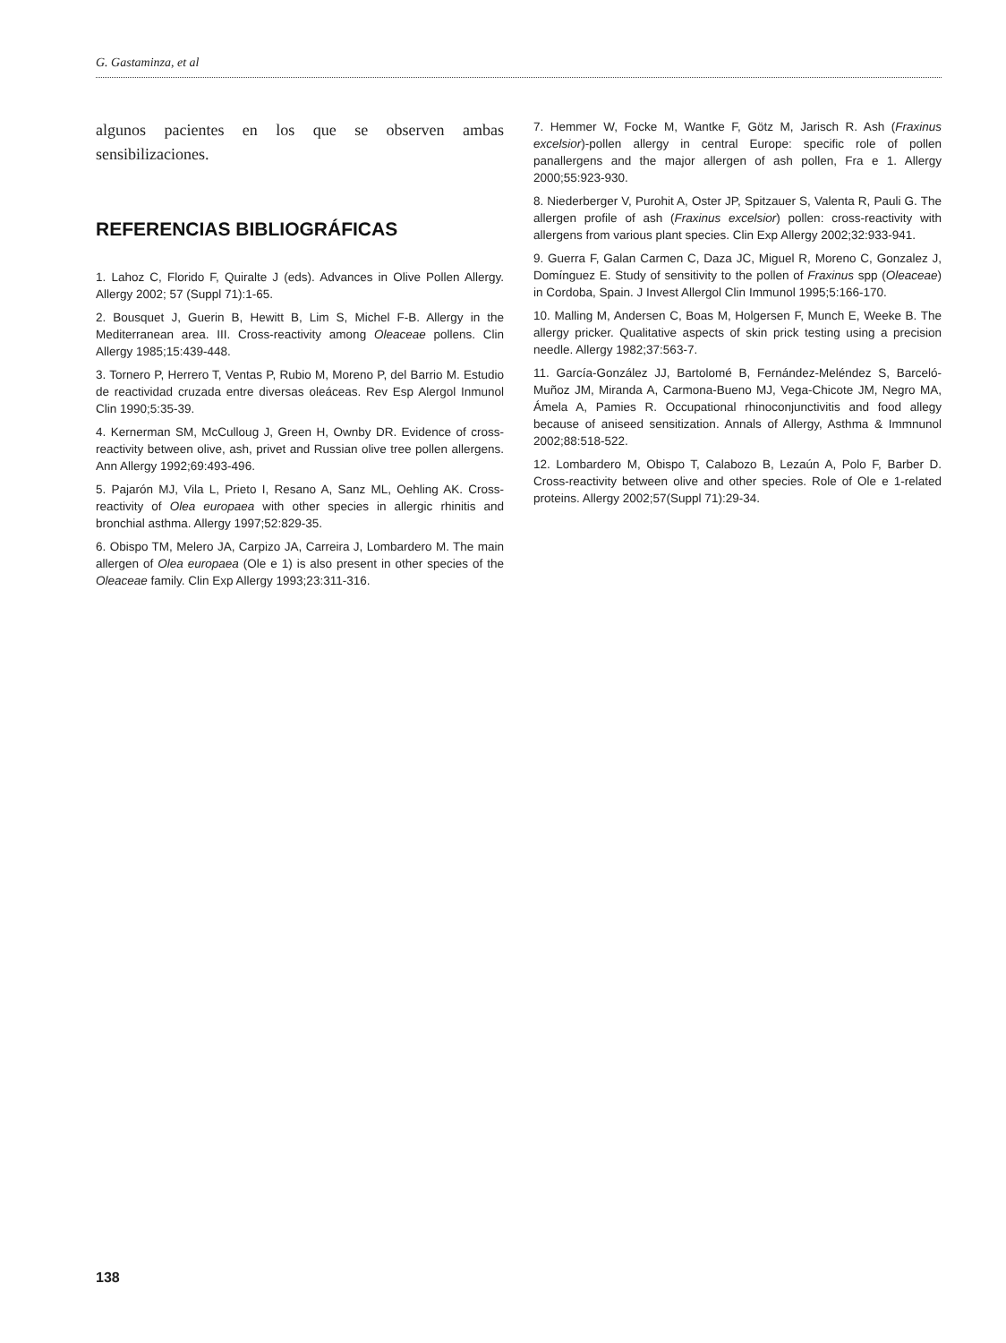G. Gastaminza, et al
algunos pacientes en los que se observen ambas sensibilizaciones.
REFERENCIAS BIBLIOGRÁFICAS
1. Lahoz C, Florido F, Quiralte J (eds). Advances in Olive Pollen Allergy. Allergy 2002; 57 (Suppl 71):1-65.
2. Bousquet J, Guerin B, Hewitt B, Lim S, Michel F-B. Allergy in the Mediterranean area. III. Cross-reactivity among Oleaceae pollens. Clin Allergy 1985;15:439-448.
3. Tornero P, Herrero T, Ventas P, Rubio M, Moreno P, del Barrio M. Estudio de reactividad cruzada entre diversas oleáceas. Rev Esp Alergol Inmunol Clin 1990;5:35-39.
4. Kernerman SM, McCulloug J, Green H, Ownby DR. Evidence of cross-reactivity between olive, ash, privet and Russian olive tree pollen allergens. Ann Allergy 1992;69:493-496.
5. Pajarón MJ, Vila L, Prieto I, Resano A, Sanz ML, Oehling AK. Cross-reactivity of Olea europaea with other species in allergic rhinitis and bronchial asthma. Allergy 1997;52:829-35.
6. Obispo TM, Melero JA, Carpizo JA, Carreira J, Lombardero M. The main allergen of Olea europaea (Ole e 1) is also present in other species of the Oleaceae family. Clin Exp Allergy 1993;23:311-316.
7. Hemmer W, Focke M, Wantke F, Götz M, Jarisch R. Ash (Fraxinus excelsior)-pollen allergy in central Europe: specific role of pollen panallergens and the major allergen of ash pollen, Fra e 1. Allergy 2000;55:923-930.
8. Niederberger V, Purohit A, Oster JP, Spitzauer S, Valenta R, Pauli G. The allergen profile of ash (Fraxinus excelsior) pollen: cross-reactivity with allergens from various plant species. Clin Exp Allergy 2002;32:933-941.
9. Guerra F, Galan Carmen C, Daza JC, Miguel R, Moreno C, Gonzalez J, Domínguez E. Study of sensitivity to the pollen of Fraxinus spp (Oleaceae) in Cordoba, Spain. J Invest Allergol Clin Immunol 1995;5:166-170.
10. Malling M, Andersen C, Boas M, Holgersen F, Munch E, Weeke B. The allergy pricker. Qualitative aspects of skin prick testing using a precision needle. Allergy 1982;37:563-7.
11. García-González JJ, Bartolomé B, Fernández-Meléndez S, Barceló-Muñoz JM, Miranda A, Carmona-Bueno MJ, Vega-Chicote JM, Negro MA, Ámela A, Pamies R. Occupational rhinoconjunctivitis and food allegy because of aniseed sensitization. Annals of Allergy, Asthma & Immnunol 2002;88:518-522.
12. Lombardero M, Obispo T, Calabozo B, Lezaún A, Polo F, Barber D. Cross-reactivity between olive and other species. Role of Ole e 1-related proteins. Allergy 2002;57(Suppl 71):29-34.
138